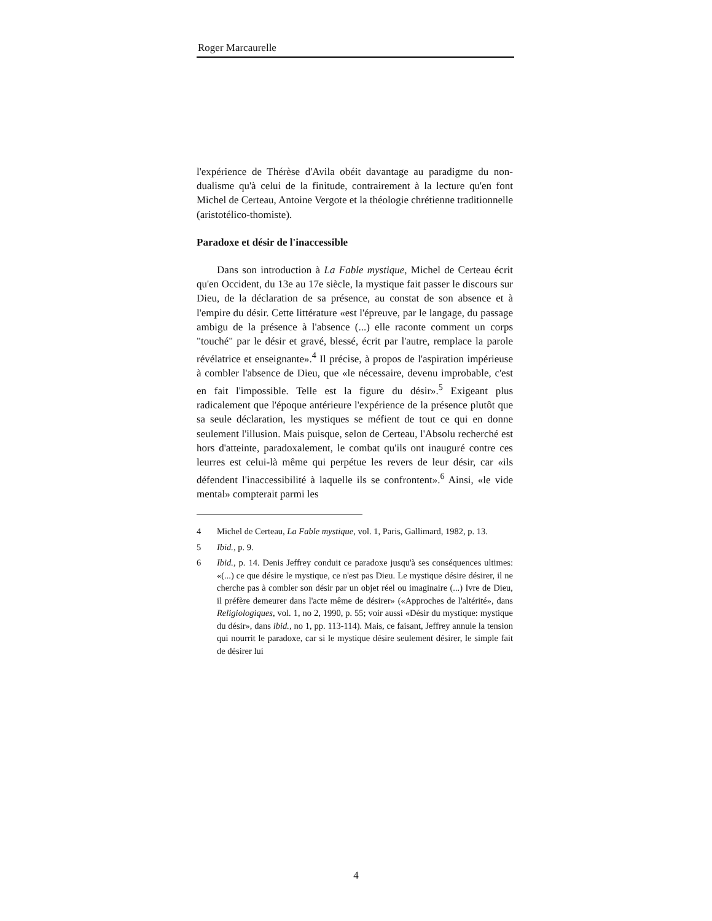Roger Marcaurelle
l'expérience de Thérèse d'Avila obéit davantage au paradigme du non-dualisme qu'à celui de la finitude, contrairement à la lecture qu'en font Michel de Certeau, Antoine Vergote et la théologie chrétienne traditionnelle (aristotélico-thomiste).
Paradoxe et désir de l'inaccessible
Dans son introduction à La Fable mystique, Michel de Certeau écrit qu'en Occident, du 13e au 17e siècle, la mystique fait passer le discours sur Dieu, de la déclaration de sa présence, au constat de son absence et à l'empire du désir. Cette littérature «est l'épreuve, par le langage, du passage ambigu de la présence à l'absence (...) elle raconte comment un corps "touché" par le désir et gravé, blessé, écrit par l'autre, remplace la parole révélatrice et enseignante».<sup>4</sup> Il précise, à propos de l'aspiration impérieuse à combler l'absence de Dieu, que «le nécessaire, devenu improbable, c'est en fait l'impossible. Telle est la figure du désir».<sup>5</sup> Exigeant plus radicalement que l'époque antérieure l'expérience de la présence plutôt que sa seule déclaration, les mystiques se méfient de tout ce qui en donne seulement l'illusion. Mais puisque, selon de Certeau, l'Absolu recherché est hors d'atteinte, paradoxalement, le combat qu'ils ont inauguré contre ces leurres est celui-là même qui perpétue les revers de leur désir, car «ils défendent l'inaccessibilité à laquelle ils se confrontent».<sup>6</sup> Ainsi, «le vide mental» compterait parmi les
4 Michel de Certeau, La Fable mystique, vol. 1, Paris, Gallimard, 1982, p. 13.
5 Ibid., p. 9.
6 Ibid., p. 14. Denis Jeffrey conduit ce paradoxe jusqu'à ses conséquences ultimes: «(...) ce que désire le mystique, ce n'est pas Dieu. Le mystique désire désirer, il ne cherche pas à combler son désir par un objet réel ou imaginaire (...) Ivre de Dieu, il préfère demeurer dans l'acte même de désirer» («Approches de l'altérité», dans Religiologiques, vol. 1, no 2, 1990, p. 55; voir aussi «Désir du mystique: mystique du désir», dans ibid., no 1, pp. 113-114). Mais, ce faisant, Jeffrey annule la tension qui nourrit le paradoxe, car si le mystique désire seulement désirer, le simple fait de désirer lui
4